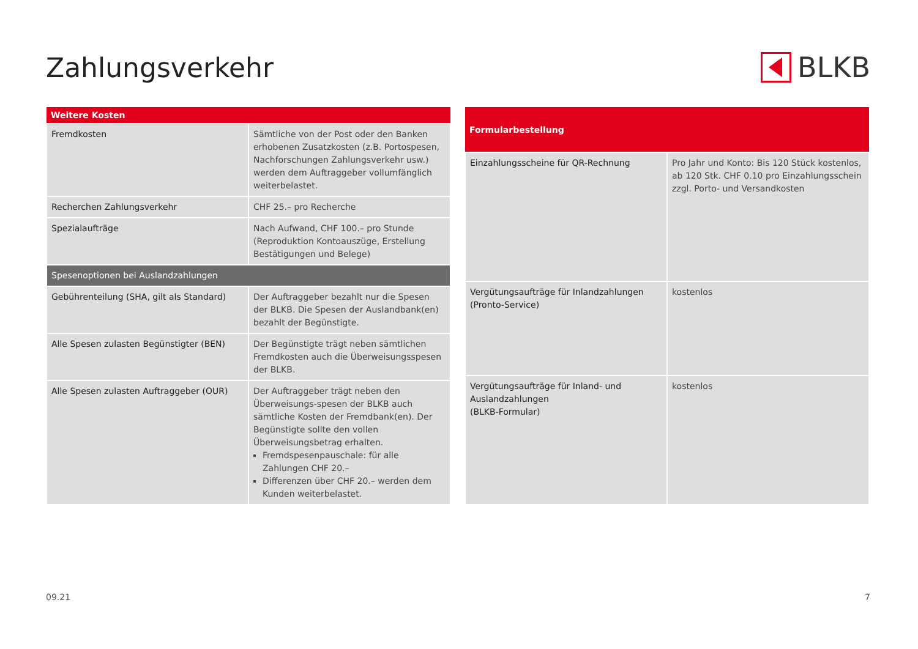Zahlungsverkehr BLKB
| Weitere Kosten | |
| --- | --- |
| Fremdkosten | Sämtliche von der Post oder den Banken erhobenen Zusatzkosten (z.B. Portospesen, Nachforschungen Zahlungsverkehr usw.) werden dem Auftraggeber vollumfänglich weiterbelastet. |
| Recherchen Zahlungsverkehr | CHF 25.– pro Recherche |
| Spezialaufträge | Nach Aufwand, CHF 100.– pro Stunde (Reproduktion Kontoauszüge, Erstellung Bestätigungen und Belege) |
| Spesenoptionen bei Auslandzahlungen | |
| Gebührenteilung (SHA, gilt als Standard) | Der Auftraggeber bezahlt nur die Spesen der BLKB. Die Spesen der Auslandbank(en) bezahlt der Begünstigte. |
| Alle Spesen zulasten Begünstigter (BEN) | Der Begünstigte trägt neben sämtlichen Fremdkosten auch die Überweisungsspesen der BLKB. |
| Alle Spesen zulasten Auftraggeber (OUR) | Der Auftraggeber trägt neben den Überweisungs-spesen der BLKB auch sämtliche Kosten der Fremdbank(en). Der Begünstigte sollte den vollen Überweisungsbetrag erhalten. Fremdspesenpauschale: für alle Zahlungen CHF 20.– Differenzen über CHF 20.– werden dem Kunden weiterbelastet. |
| Formularbestellung | |
| --- | --- |
| Einzahlungsscheine für QR-Rechnung | Pro Jahr und Konto: Bis 120 Stück kostenlos, ab 120 Stk. CHF 0.10 pro Einzahlungsschein zzgl. Porto- und Versandkosten |
| Vergütungsaufträge für Inlandzahlungen (Pronto-Service) | kostenlos |
| Vergütungsaufträge für Inland- und Auslandzahlungen (BLKB-Formular) | kostenlos |
09.21 7